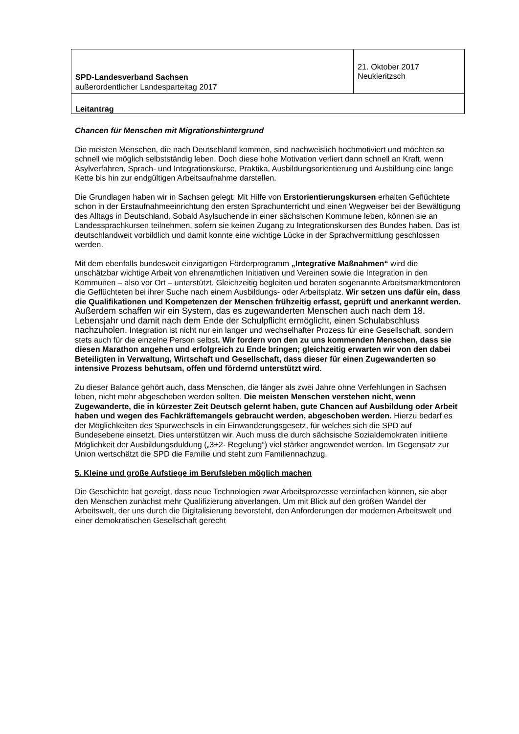| SPD-Landesverband Sachsen außerordentlicher Landesparteitag 2017 | 21. Oktober 2017 Neukieritzsch |
| Leitantrag | |
Chancen für Menschen mit Migrationshintergrund
Die meisten Menschen, die nach Deutschland kommen, sind nachweislich hochmotiviert und möchten so schnell wie möglich selbstständig leben. Doch diese hohe Motivation verliert dann schnell an Kraft, wenn Asylverfahren, Sprach- und Integrationskurse, Praktika, Ausbildungsorientierung und Ausbildung eine lange Kette bis hin zur endgültigen Arbeitsaufnahme darstellen.
Die Grundlagen haben wir in Sachsen gelegt: Mit Hilfe von Erstorientierungskursen erhalten Geflüchtete schon in der Erstaufnahmeeinrichtung den ersten Sprachunterricht und einen Wegweiser bei der Bewältigung des Alltags in Deutschland. Sobald Asylsuchende in einer sächsischen Kommune leben, können sie an Landessprachkursen teilnehmen, sofern sie keinen Zugang zu Integrationskursen des Bundes haben. Das ist deutschlandweit vorbildlich und damit konnte eine wichtige Lücke in der Sprachvermittlung geschlossen werden.
Mit dem ebenfalls bundesweit einzigartigen Förderprogramm „Integrative Maßnahmen“ wird die unschätzbar wichtige Arbeit von ehrenamtlichen Initiativen und Vereinen sowie die Integration in den Kommunen – also vor Ort – unterstützt. Gleichzeitig begleiten und beraten sogenannte Arbeitsmarktmentoren die Geflüchteten bei ihrer Suche nach einem Ausbildungs- oder Arbeitsplatz. Wir setzen uns dafür ein, dass die Qualifikationen und Kompetenzen der Menschen frühzeitig erfasst, geprüft und anerkannt werden. Außerdem schaffen wir ein System, das es zugewanderten Menschen auch nach dem 18. Lebensjahr und damit nach dem Ende der Schulpflicht ermöglicht, einen Schulabschluss nachzuholen. Integration ist nicht nur ein langer und wechselhafter Prozess für eine Gesellschaft, sondern stets auch für die einzelne Person selbst. Wir fordern von den zu uns kommenden Menschen, dass sie diesen Marathon angehen und erfolgreich zu Ende bringen; gleichzeitig erwarten wir von den dabei Beteiligten in Verwaltung, Wirtschaft und Gesellschaft, dass dieser für einen Zugewanderten so intensive Prozess behutsam, offen und fördernd unterstützt wird.
Zu dieser Balance gehört auch, dass Menschen, die länger als zwei Jahre ohne Verfehlungen in Sachsen leben, nicht mehr abgeschoben werden sollten. Die meisten Menschen verstehen nicht, wenn Zugewanderte, die in kürzester Zeit Deutsch gelernt haben, gute Chancen auf Ausbildung oder Arbeit haben und wegen des Fachkräftemangels gebraucht werden, abgeschoben werden. Hierzu bedarf es der Möglichkeiten des Spurwechsels in ein Einwanderungsgesetz, für welches sich die SPD auf Bundesebene einsetzt. Dies unterstützen wir. Auch muss die durch sächsische Sozialdemokraten initiierte Möglichkeit der Ausbildungsduldung („3+2- Regelung“) viel stärker angewendet werden. Im Gegensatz zur Union wertschätzt die SPD die Familie und steht zum Familiennachzug.
5. Kleine und große Aufstiege im Berufsleben möglich machen
Die Geschichte hat gezeigt, dass neue Technologien zwar Arbeitsprozesse vereinfachen können, sie aber den Menschen zunächst mehr Qualifizierung abverlangen. Um mit Blick auf den großen Wandel der Arbeitswelt, der uns durch die Digitalisierung bevorsteht, den Anforderungen der modernen Arbeitswelt und einer demokratischen Gesellschaft gerecht